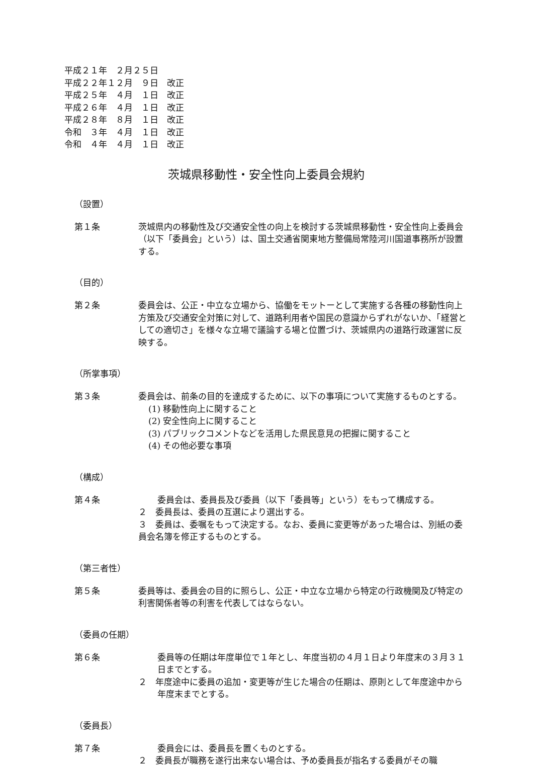平成２１年　２月２５日
平成２２年１２月　９日　改正
平成２５年　４月　１日　改正
平成２６年　４月　１日　改正
平成２８年　８月　１日　改正
令和　３年　４月　１日　改正
令和　４年　４月　１日　改正
茨城県移動性・安全性向上委員会規約
（設置）
第１条 茨城県内の移動性及び交通安全性の向上を検討する茨城県移動性・安全性向上委員会（以下「委員会」という）は、国土交通省関東地方整備局常陸河川国道事務所が設置する。
（目的）
第２条 委員会は、公正・中立な立場から、協働をモットーとして実施する各種の移動性向上方策及び交通安全対策に対して、道路利用者や国民の意識からずれがないか、「経営としての適切さ」を様々な立場で議論する場と位置づけ、茨城県内の道路行政運営に反映する。
（所掌事項）
第３条 委員会は、前条の目的を達成するために、以下の事項について実施するものとする。
(1) 移動性向上に関すること
(2) 安全性向上に関すること
(3) パブリックコメントなどを活用した県民意見の把握に関すること
(4) その他必要な事項
（構成）
第４条 委員会は、委員長及び委員（以下「委員等」という）をもって構成する。
２　委員長は、委員の互選により選出する。
３　委員は、委嘱をもって決定する。なお、委員に変更等があった場合は、別紙の委員会名簿を修正するものとする。
（第三者性）
第５条 委員等は、委員会の目的に照らし、公正・中立な立場から特定の行政機関及び特定の利害関係者等の利害を代表してはならない。
（委員の任期）
第６条 委員等の任期は年度単位で１年とし、年度当初の４月１日より年度末の３月３１日までとする。
２　年度途中に委員の追加・変更等が生じた場合の任期は、原則として年度途中から年度末までとする。
（委員長）
第７条 委員会には、委員長を置くものとする。
２　委員長が職務を遂行出来ない場合は、予め委員長が指名する委員がその職